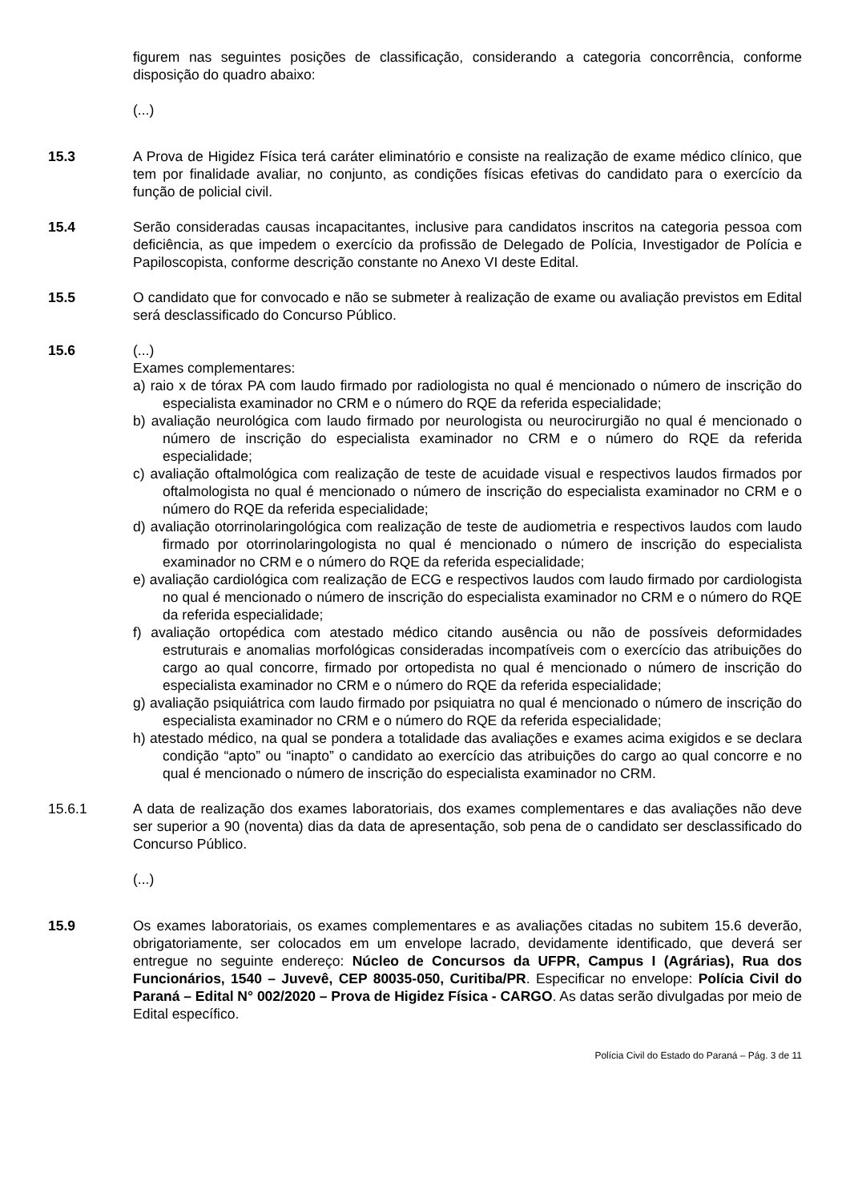figurem nas seguintes posições de classificação, considerando a categoria concorrência, conforme disposição do quadro abaixo:
(...)
15.3 A Prova de Higidez Física terá caráter eliminatório e consiste na realização de exame médico clínico, que tem por finalidade avaliar, no conjunto, as condições físicas efetivas do candidato para o exercício da função de policial civil.
15.4 Serão consideradas causas incapacitantes, inclusive para candidatos inscritos na categoria pessoa com deficiência, as que impedem o exercício da profissão de Delegado de Polícia, Investigador de Polícia e Papiloscopista, conforme descrição constante no Anexo VI deste Edital.
15.5 O candidato que for convocado e não se submeter à realização de exame ou avaliação previstos em Edital será desclassificado do Concurso Público.
15.6 (...)
Exames complementares:
a) raio x de tórax PA com laudo firmado por radiologista no qual é mencionado o número de inscrição do especialista examinador no CRM e o número do RQE da referida especialidade;
b) avaliação neurológica com laudo firmado por neurologista ou neurocirurgião no qual é mencionado o número de inscrição do especialista examinador no CRM e o número do RQE da referida especialidade;
c) avaliação oftalmológica com realização de teste de acuidade visual e respectivos laudos firmados por oftalmologista no qual é mencionado o número de inscrição do especialista examinador no CRM e o número do RQE da referida especialidade;
d) avaliação otorrinolaringológica com realização de teste de audiometria e respectivos laudos com laudo firmado por otorrinolaringologista no qual é mencionado o número de inscrição do especialista examinador no CRM e o número do RQE da referida especialidade;
e) avaliação cardiológica com realização de ECG e respectivos laudos com laudo firmado por cardiologista no qual é mencionado o número de inscrição do especialista examinador no CRM e o número do RQE da referida especialidade;
f) avaliação ortopédica com atestado médico citando ausência ou não de possíveis deformidades estruturais e anomalias morfológicas consideradas incompatíveis com o exercício das atribuições do cargo ao qual concorre, firmado por ortopedista no qual é mencionado o número de inscrição do especialista examinador no CRM e o número do RQE da referida especialidade;
g) avaliação psiquiátrica com laudo firmado por psiquiatra no qual é mencionado o número de inscrição do especialista examinador no CRM e o número do RQE da referida especialidade;
h) atestado médico, na qual se pondera a totalidade das avaliações e exames acima exigidos e se declara condição “apto” ou “inapto” o candidato ao exercício das atribuições do cargo ao qual concorre e no qual é mencionado o número de inscrição do especialista examinador no CRM.
15.6.1 A data de realização dos exames laboratoriais, dos exames complementares e das avaliações não deve ser superior a 90 (noventa) dias da data de apresentação, sob pena de o candidato ser desclassificado do Concurso Público.
(...)
15.9 Os exames laboratoriais, os exames complementares e as avaliações citadas no subitem 15.6 deverão, obrigatoriamente, ser colocados em um envelope lacrado, devidamente identificado, que deverá ser entregue no seguinte endereço: Núcleo de Concursos da UFPR, Campus I (Agrárias), Rua dos Funcionários, 1540 – Juvevê, CEP 80035-050, Curitiba/PR. Especificar no envelope: Polícia Civil do Paraná – Edital N° 002/2020 – Prova de Higidez Física - CARGO. As datas serão divulgadas por meio de Edital específico.
Polícia Civil do Estado do Paraná – Pág. 3 de 11